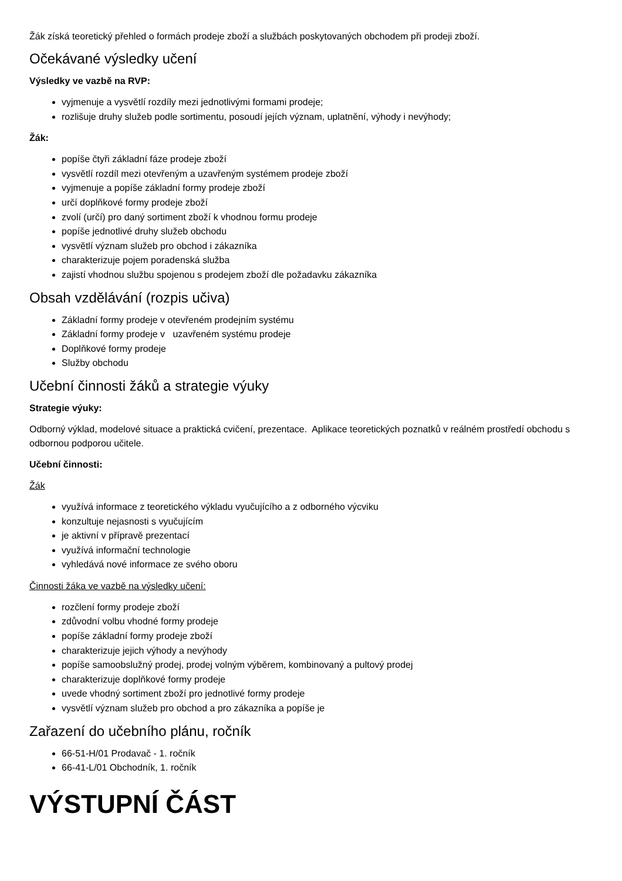Žák získá teoretický přehled o formách prodeje zboží a službách poskytovaných obchodem při prodeji zboží.
Očekávané výsledky učení
Výsledky ve vazbě na RVP:
vyjmenuje a vysvětlí rozdíly mezi jednotlivými formami prodeje;
rozlišuje druhy služeb podle sortimentu, posoudí jejích význam, uplatnění, výhody i nevýhody;
Žák:
popíše čtyři základní fáze prodeje zboží
vysvětlí rozdíl mezi otevřeným a uzavřeným systémem prodeje zboží
vyjmenuje a popíše základní formy prodeje zboží
určí doplňkové formy prodeje zboží
zvolí (určí) pro daný sortiment zboží k vhodnou formu prodeje
popíše jednotlivé druhy služeb obchodu
vysvětlí význam služeb pro obchod i zákazníka
charakterizuje pojem poradenská služba
zajistí vhodnou službu spojenou s prodejem zboží dle požadavku zákazníka
Obsah vzdělávání (rozpis učiva)
Základní formy prodeje v otevřeném prodejním systému
Základní formy prodeje v uzavřeném systému prodeje
Doplňkové formy prodeje
Služby obchodu
Učební činnosti žáků a strategie výuky
Strategie výuky:
Odborný výklad, modelové situace a praktická cvičení, prezentace. Aplikace teoretických poznatků v reálném prostředí obchodu s odbornou podporou učitele.
Učební činnosti:
Žák
využívá informace z teoretického výkladu vyučujícího a z odborného výcviku
konzultuje nejasnosti s vyučujícím
je aktivní v přípravě prezentací
využívá informační technologie
vyhledává nové informace ze svého oboru
Činnosti žáka ve vazbě na výsledky učení:
rozčlení formy prodeje zboží
zdůvodní volbu vhodné formy prodeje
popíše základní formy prodeje zboží
charakterizuje jejich výhody a nevýhody
popíše samoobslužný prodej, prodej volným výběrem, kombinovaný a pultový prodej
charakterizuje doplňkové formy prodeje
uvede vhodný sortiment zboží pro jednotlivé formy prodeje
vysvětlí význam služeb pro obchod a pro zákazníka a popíše je
Zařazení do učebního plánu, ročník
66-51-H/01 Prodavač - 1. ročník
66-41-L/01 Obchodník, 1. ročník
VÝSTUPNÍ ČÁST